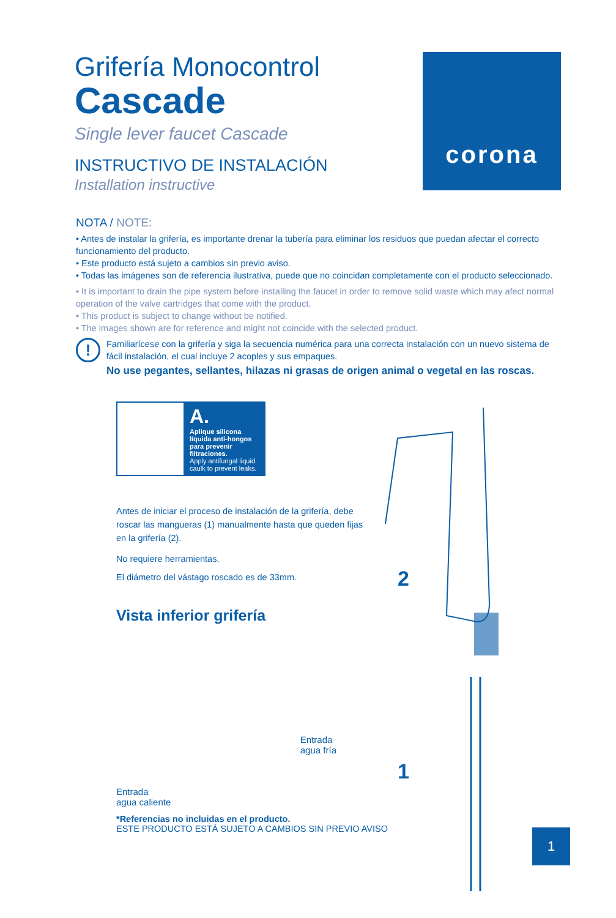Grifería Monocontrol
Cascade
Single lever faucet Cascade
INSTRUCTIVO DE INSTALACIÓN
Installation instructive
corona
NOTA / NOTE:
• Antes de instalar la grifería, es importante drenar la tubería para eliminar los residuos que puedan afectar el correcto funcionamiento del producto.
• Este producto está sujeto a cambios sin previo aviso.
• Todas las imágenes son de referencia ilustrativa, puede que no coincidan completamente con el producto seleccionado.
• It is important to drain the pipe system before installing the faucet in order to remove solid waste which may afect normal operation of the valve cartridges that come with the product.
• This product is subject to change without be notified.
• The images shown are for reference and might not coincide with the selected product.
!
Familiarícese con la grifería y siga la secuencia numérica para una correcta instalación con un nuevo sistema de fácil instalación, el cual incluye 2 acoples y sus empaques.
No use pegantes, sellantes, hilazas ni grasas de origen animal o vegetal en las roscas.
A.
Aplique silicona líquida anti-hongos para prevenir filtraciones.
Apply antifungal liquid caulk to prevent leaks.
Antes de iniciar el proceso de instalación de la grifería, debe roscar las mangueras (1) manualmente hasta que queden fijas en la grifería (2).
No requiere herramientas.
El diámetro del vástago roscado es de 33mm.
Vista inferior grifería
Entrada
agua caliente Entrada
agua fría
2
1
*Referencias no incluidas en el producto.
ESTE PRODUCTO ESTÁ SUJETO A CAMBIOS SIN PREVIO AVISO
1